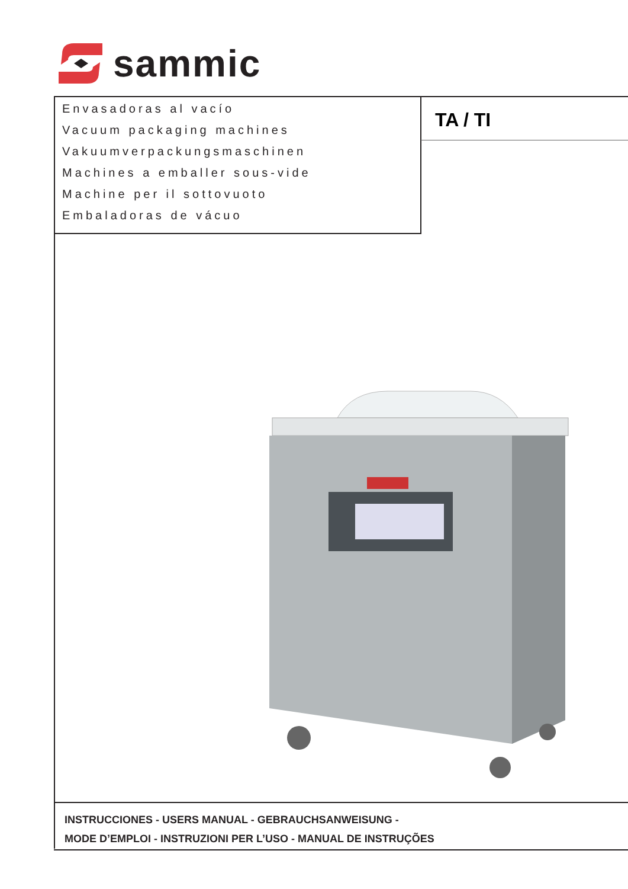sammic
Envasadoras al vacío
Vacuum packaging machines
Vakuumverpackungsmaschinen
Machines a emballer sous-vide
Machine per il sottovuoto
Embaladoras de vácuo
TA / TI
INSTRUCCIONES - USERS MANUAL - GEBRAUCHSANWEISUNG -
MODE D’EMPLOI - INSTRUZIONI PER L’USO - MANUAL DE INSTRUÇÕES